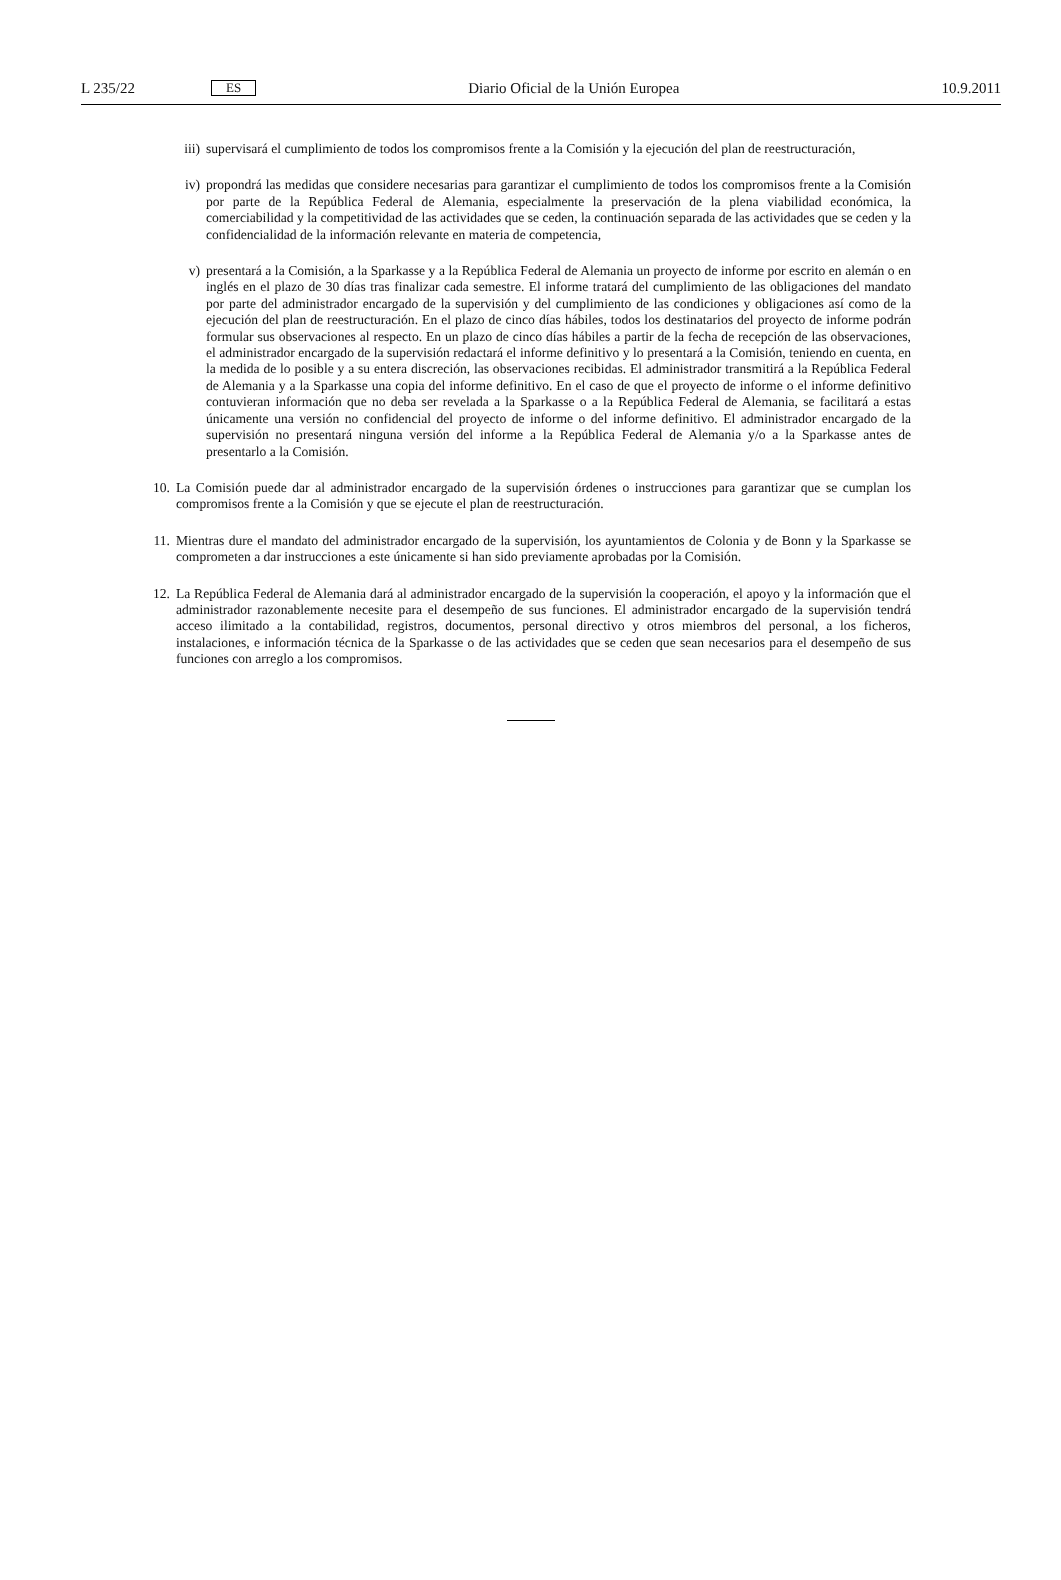L 235/22 ES Diario Oficial de la Unión Europea 10.9.2011
iii) supervisará el cumplimiento de todos los compromisos frente a la Comisión y la ejecución del plan de reestructuración,
iv) propondrá las medidas que considere necesarias para garantizar el cumplimiento de todos los compromisos frente a la Comisión por parte de la República Federal de Alemania, especialmente la preservación de la plena viabilidad económica, la comerciabilidad y la competitividad de las actividades que se ceden, la continuación separada de las actividades que se ceden y la confidencialidad de la información relevante en materia de competencia,
v) presentará a la Comisión, a la Sparkasse y a la República Federal de Alemania un proyecto de informe por escrito en alemán o en inglés en el plazo de 30 días tras finalizar cada semestre. El informe tratará del cumplimiento de las obligaciones del mandato por parte del administrador encargado de la supervisión y del cumplimiento de las condiciones y obligaciones así como de la ejecución del plan de reestructuración. En el plazo de cinco días hábiles, todos los destinatarios del proyecto de informe podrán formular sus observaciones al respecto. En un plazo de cinco días hábiles a partir de la fecha de recepción de las observaciones, el administrador encargado de la supervisión redactará el informe definitivo y lo presentará a la Comisión, teniendo en cuenta, en la medida de lo posible y a su entera discreción, las observaciones recibidas. El administrador transmitirá a la República Federal de Alemania y a la Sparkasse una copia del informe definitivo. En el caso de que el proyecto de informe o el informe definitivo contuvieran información que no deba ser revelada a la Sparkasse o a la República Federal de Alemania, se facilitará a estas únicamente una versión no confidencial del proyecto de informe o del informe definitivo. El administrador encargado de la supervisión no presentará ninguna versión del informe a la República Federal de Alemania y/o a la Sparkasse antes de presentarlo a la Comisión.
10. La Comisión puede dar al administrador encargado de la supervisión órdenes o instrucciones para garantizar que se cumplan los compromisos frente a la Comisión y que se ejecute el plan de reestructuración.
11. Mientras dure el mandato del administrador encargado de la supervisión, los ayuntamientos de Colonia y de Bonn y la Sparkasse se comprometen a dar instrucciones a este únicamente si han sido previamente aprobadas por la Comisión.
12. La República Federal de Alemania dará al administrador encargado de la supervisión la cooperación, el apoyo y la información que el administrador razonablemente necesite para el desempeño de sus funciones. El administrador encargado de la supervisión tendrá acceso ilimitado a la contabilidad, registros, documentos, personal directivo y otros miembros del personal, a los ficheros, instalaciones, e información técnica de la Sparkasse o de las actividades que se ceden que sean necesarios para el desempeño de sus funciones con arreglo a los compromisos.